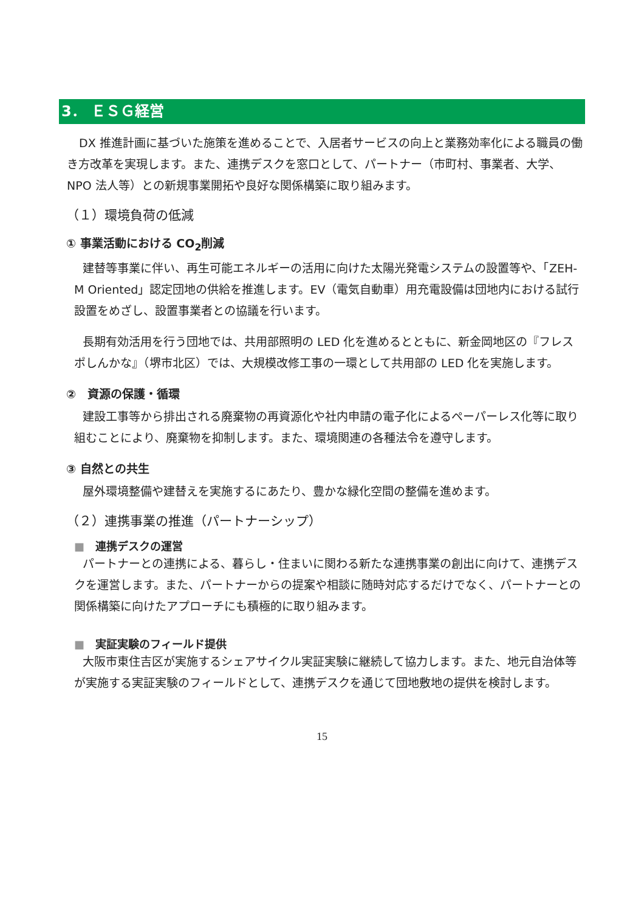3． ＥＳＧ経営
DX 推進計画に基づいた施策を進めることで、入居者サービスの向上と業務効率化による職員の働き方改革を実現します。また、連携デスクを窓口として、パートナー（市町村、事業者、大学、NPO 法人等）との新規事業開拓や良好な関係構築に取り組みます。
（１）環境負荷の低減
① 事業活動における CO<sub>2</sub>削減
建替等事業に伴い、再生可能エネルギーの活用に向けた太陽光発電システムの設置等や、「ZEH-M Oriented」認定団地の供給を推進します。EV（電気自動車）用充電設備は団地内における試行設置をめざし、設置事業者との協議を行います。
長期有効活用を行う団地では、共用部照明の LED 化を進めるとともに、新金岡地区の『フレスポしんかな』（堺市北区）では、大規模改修工事の一環として共用部の LED 化を実施します。
②　資源の保護・循環
建設工事等から排出される廃棄物の再資源化や社内申請の電子化によるペーパーレス化等に取り組むことにより、廃棄物を抑制します。また、環境関連の各種法令を遵守します。
③ 自然との共生
屋外環境整備や建替えを実施するにあたり、豊かな緑化空間の整備を進めます。
（２）連携事業の推進（パートナーシップ）
■　連携デスクの運営
パートナーとの連携による、暮らし・住まいに関わる新たな連携事業の創出に向けて、連携デスクを運営します。また、パートナーからの提案や相談に随時対応するだけでなく、パートナーとの関係構築に向けたアプローチにも積極的に取り組みます。
■　実証実験のフィールド提供
大阪市東住吉区が実施するシェアサイクル実証実験に継続して協力します。また、地元自治体等が実施する実証実験のフィールドとして、連携デスクを通じて団地敷地の提供を検討します。
15